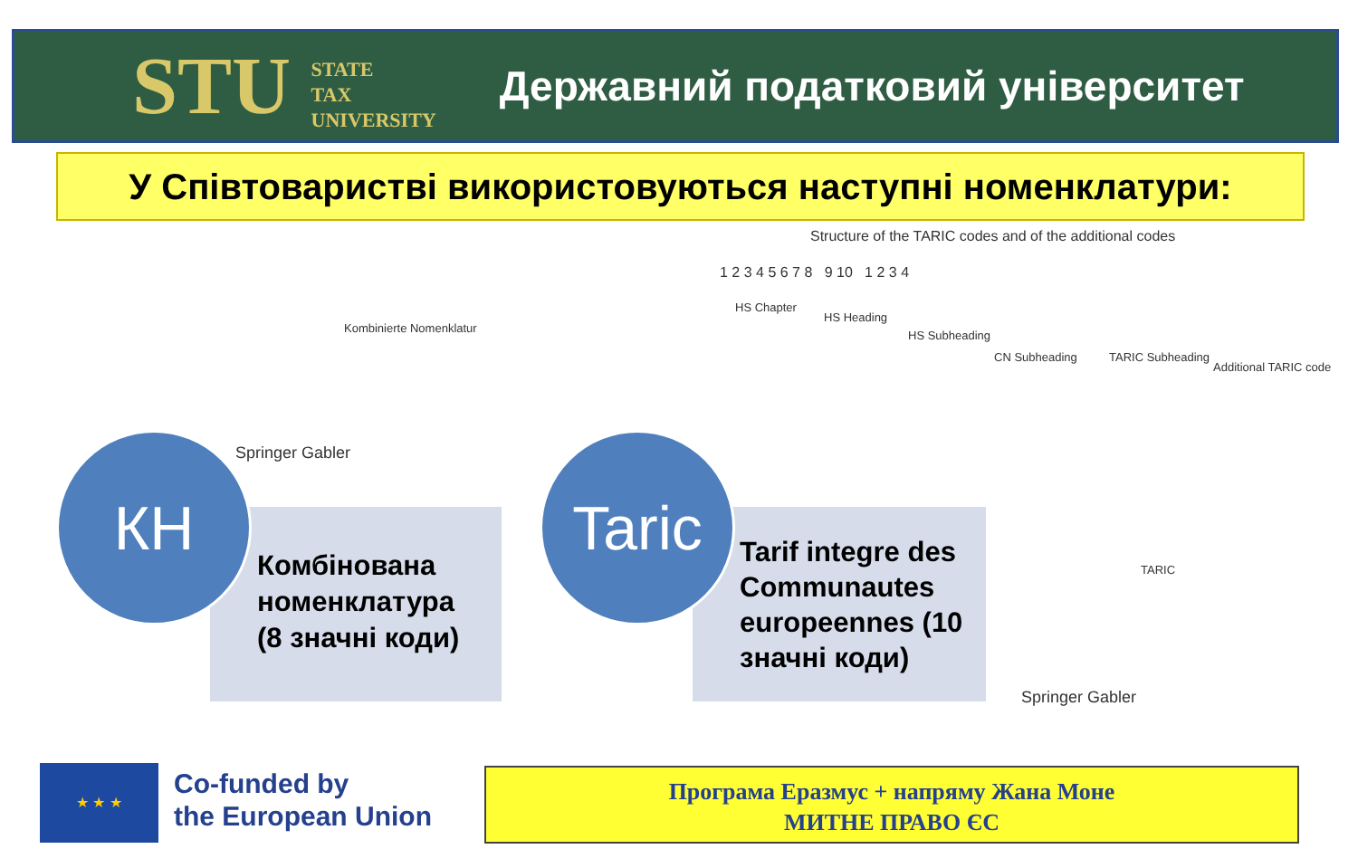STU STATE
TAX
UNIVERSITY
Державний податковий університет
У Співтоваристві використовуються наступні номенклатури:
Structure of the TARIC codes and of the additional codes
1 2 3 4 5 6 7 8 9 10 1 2 3 4
HS Chapter
HS Heading
HS Subheading
CN Subheading TARIC Subheading
Additional TARIC code
Kombinierte Nomenklatur
Springer Gabler
TARIC
Springer Gabler
Комбінована номенклатура
(8 значні коди)
КН
Tarif integre des Communautes europeennes (10 значні коди)
Taric
★ ★ ★
Co-funded by
the European Union
Програма Еразмус + напряму Жана Моне
МИТНЕ ПРАВО ЄС